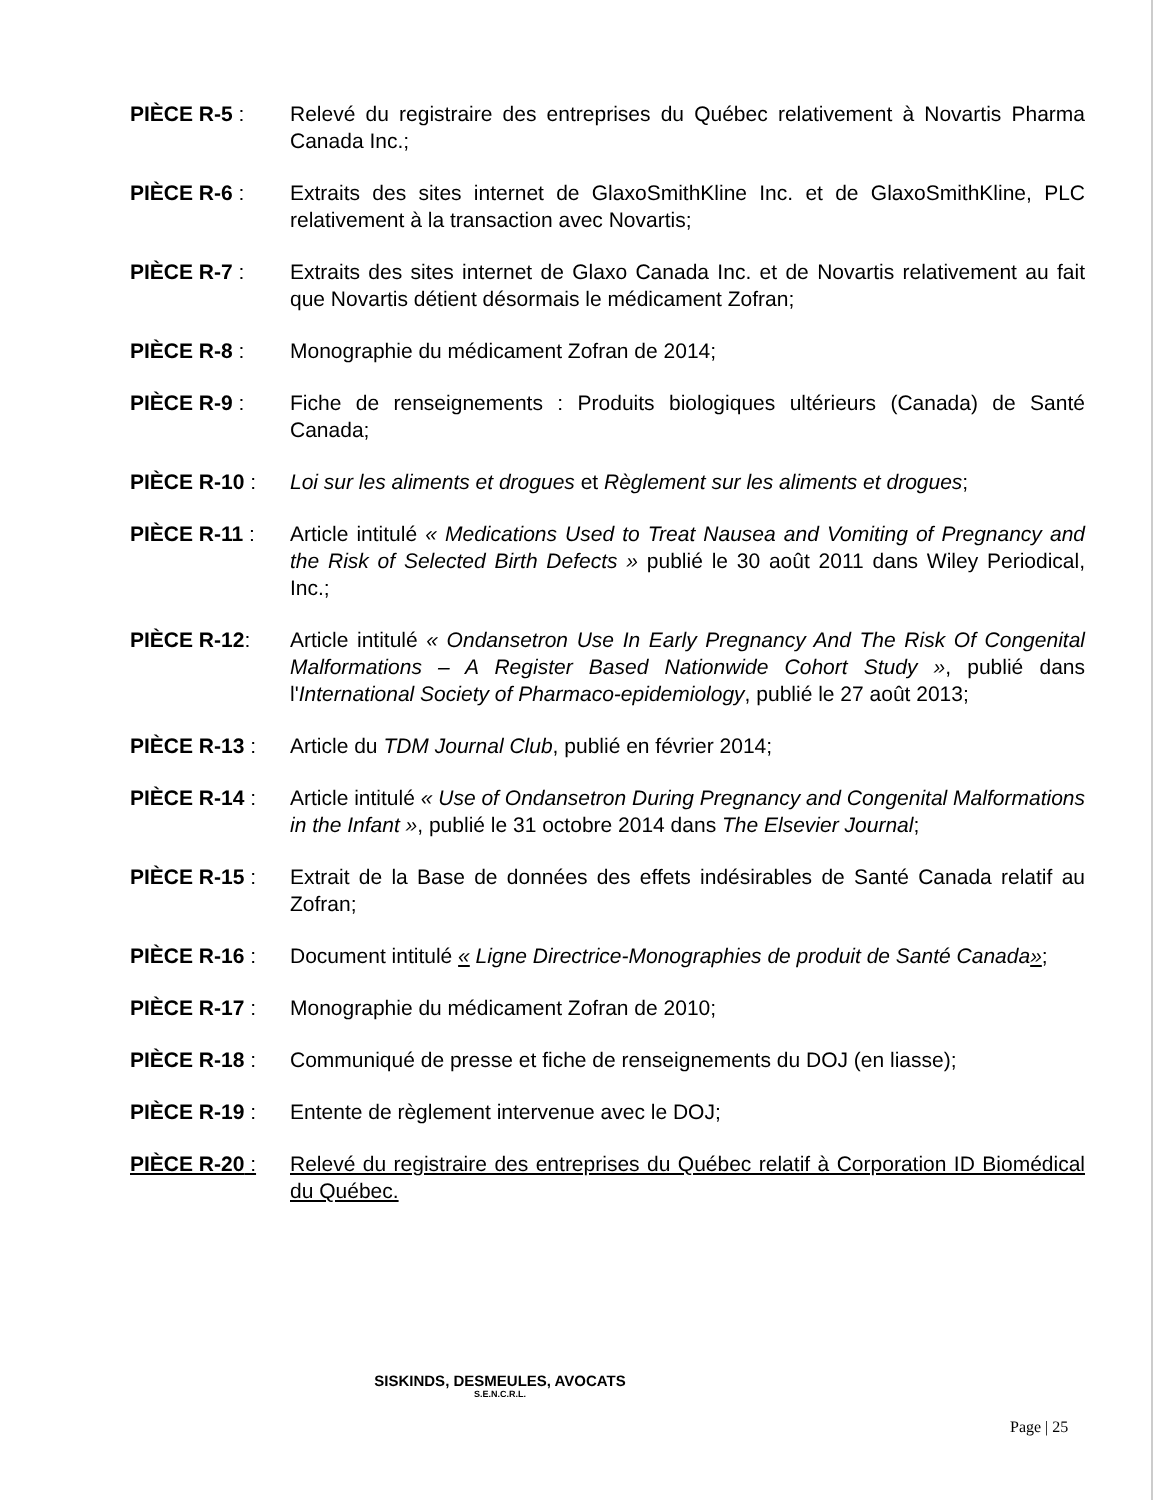PIÈCE R-5 : Relevé du registraire des entreprises du Québec relativement à Novartis Pharma Canada Inc.;
PIÈCE R-6 : Extraits des sites internet de GlaxoSmithKline Inc. et de GlaxoSmithKline, PLC relativement à la transaction avec Novartis;
PIÈCE R-7 : Extraits des sites internet de Glaxo Canada Inc. et de Novartis relativement au fait que Novartis détient désormais le médicament Zofran;
PIÈCE R-8 : Monographie du médicament Zofran de 2014;
PIÈCE R-9 : Fiche de renseignements : Produits biologiques ultérieurs (Canada) de Santé Canada;
PIÈCE R-10 : Loi sur les aliments et drogues et Règlement sur les aliments et drogues;
PIÈCE R-11 : Article intitulé « Medications Used to Treat Nausea and Vomiting of Pregnancy and the Risk of Selected Birth Defects » publié le 30 août 2011 dans Wiley Periodical, Inc.;
PIÈCE R-12: Article intitulé « Ondansetron Use In Early Pregnancy And The Risk Of Congenital Malformations – A Register Based Nationwide Cohort Study », publié dans l'International Society of Pharmaco-epidemiology, publié le 27 août 2013;
PIÈCE R-13 : Article du TDM Journal Club, publié en février 2014;
PIÈCE R-14 : Article intitulé « Use of Ondansetron During Pregnancy and Congenital Malformations in the Infant », publié le 31 octobre 2014 dans The Elsevier Journal;
PIÈCE R-15 : Extrait de la Base de données des effets indésirables de Santé Canada relatif au Zofran;
PIÈCE R-16 : Document intitulé « Ligne Directrice-Monographies de produit de Santé Canada»;
PIÈCE R-17 : Monographie du médicament Zofran de 2010;
PIÈCE R-18 : Communiqué de presse et fiche de renseignements du DOJ (en liasse);
PIÈCE R-19 : Entente de règlement intervenue avec le DOJ;
PIÈCE R-20 : Relevé du registraire des entreprises du Québec relatif à Corporation ID Biomédical du Québec.
SISKINDS, DESMEULES, AVOCATS
S.E.N.C.R.L.
Page | 25